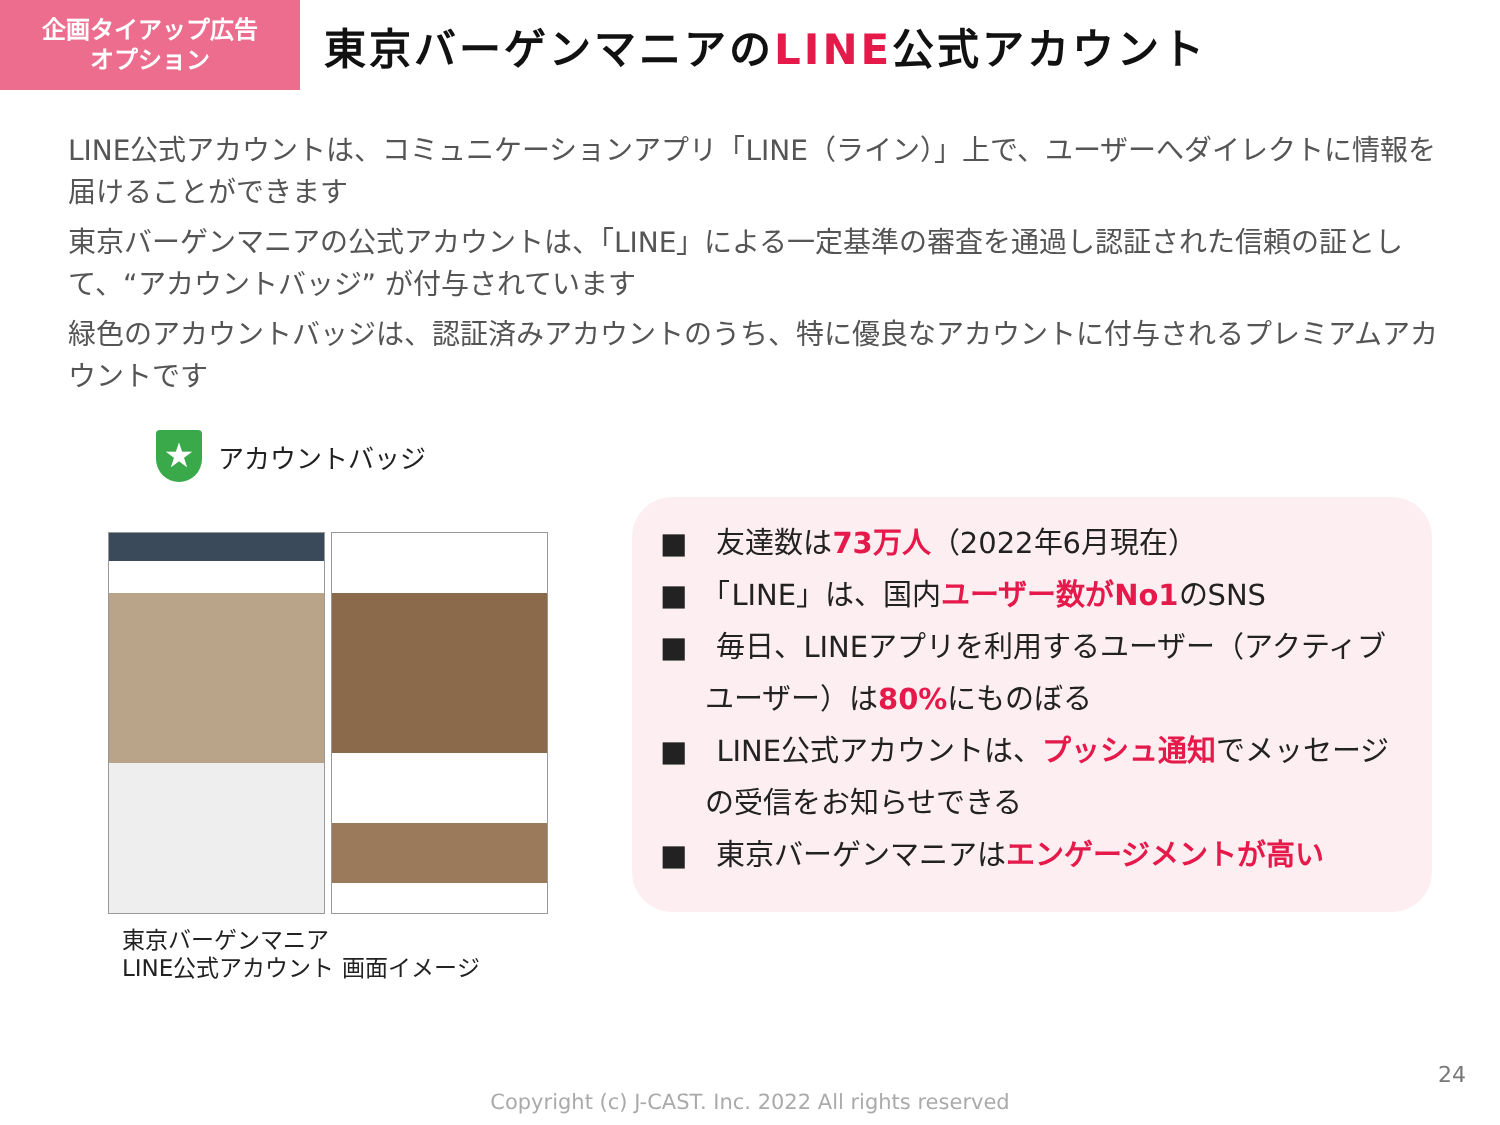企画タイアップ広告
オプション
東京バーゲンマニアのLINE公式アカウント
LINE公式アカウントは、コミュニケーションアプリ「LINE（ライン）」上で、ユーザーへダイレクトに情報を届けることができます
東京バーゲンマニアの公式アカウントは、「LINE」による一定基準の審査を通過し認証された信頼の証として、“アカウントバッジ” が付与されています
緑色のアカウントバッジは、認証済みアカウントのうち、特に優良なアカウントに付与されるプレミアムアカウントです
★
アカウントバッジ
東京バーゲンマニア
LINE公式アカウント 画面イメージ
■　友達数は73万人（2022年6月現在）
■　「LINE」は、国内ユーザー数がNo1のSNS
■　毎日、LINEアプリを利用するユーザー（アクティブユーザー）は80% にものぼる
■　LINE公式アカウントは、プッシュ通知でメッセージの受信をお知らせできる
■　東京バーゲンマニアはエンゲージメントが高い
24
Copyright (c) J-CAST. Inc. 2022 All rights reserved